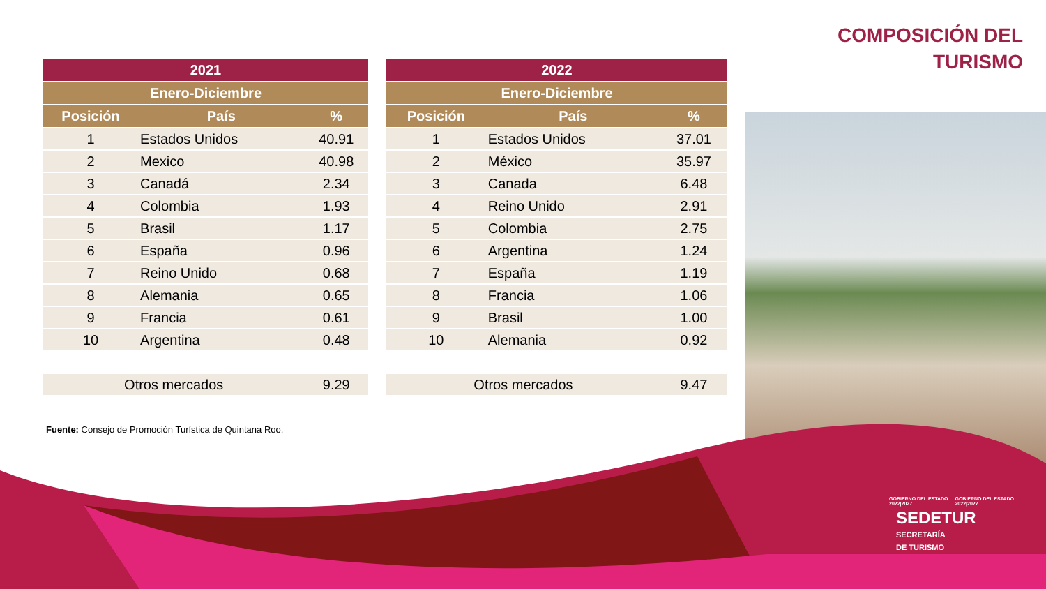COMPOSICIÓN DEL
TURISMO
| 2021 | | |
| --- | --- | --- |
| Enero-Diciembre | | |
| Posición | País | % |
| 1 | Estados Unidos | 40.91 |
| 2 | Mexico | 40.98 |
| 3 | Canadá | 2.34 |
| 4 | Colombia | 1.93 |
| 5 | Brasil | 1.17 |
| 6 | España | 0.96 |
| 7 | Reino Unido | 0.68 |
| 8 | Alemania | 0.65 |
| 9 | Francia | 0.61 |
| 10 | Argentina | 0.48 |
| Otros mercados | | 9.29 |
| 2022 | | |
| --- | --- | --- |
| Enero-Diciembre | | |
| Posición | País | % |
| 1 | Estados Unidos | 37.01 |
| 2 | México | 35.97 |
| 3 | Canada | 6.48 |
| 4 | Reino Unido | 2.91 |
| 5 | Colombia | 2.75 |
| 6 | Argentina | 1.24 |
| 7 | España | 1.19 |
| 8 | Francia | 1.06 |
| 9 | Brasil | 1.00 |
| 10 | Alemania | 0.92 |
| Otros mercados | | 9.47 |
Fuente: Consejo de Promoción Turística de Quintana Roo.
GOBIERNO DEL ESTADO 2022|2027 GOBIERNO DEL ESTADO 2022|2027 SEDETUR
SECRETARÍA
DE TURISMO